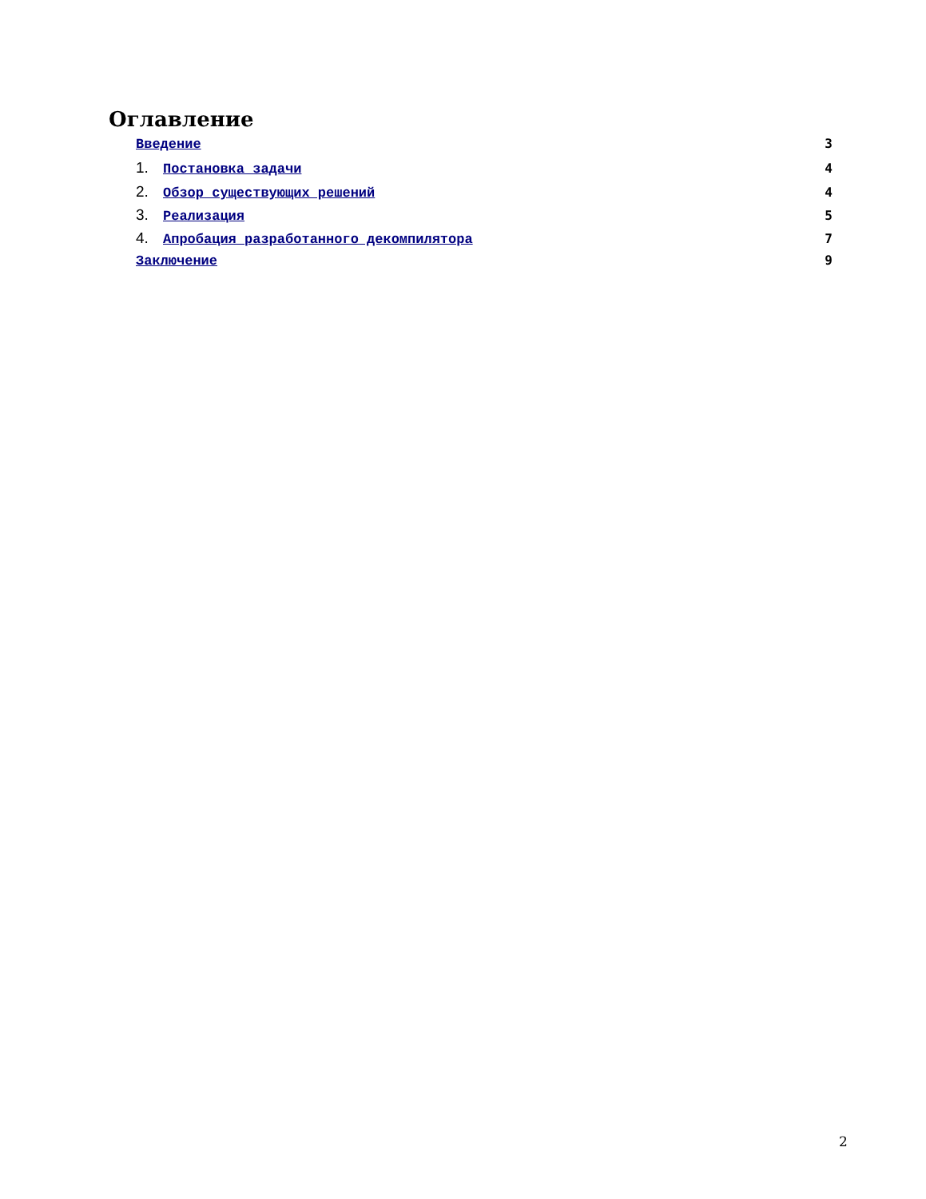Оглавление
Введение 3
1. Постановка задачи 4
2. Обзор существующих решений 4
3. Реализация 5
4. Апробация разработанного декомпилятора 7
Заключение 9
2